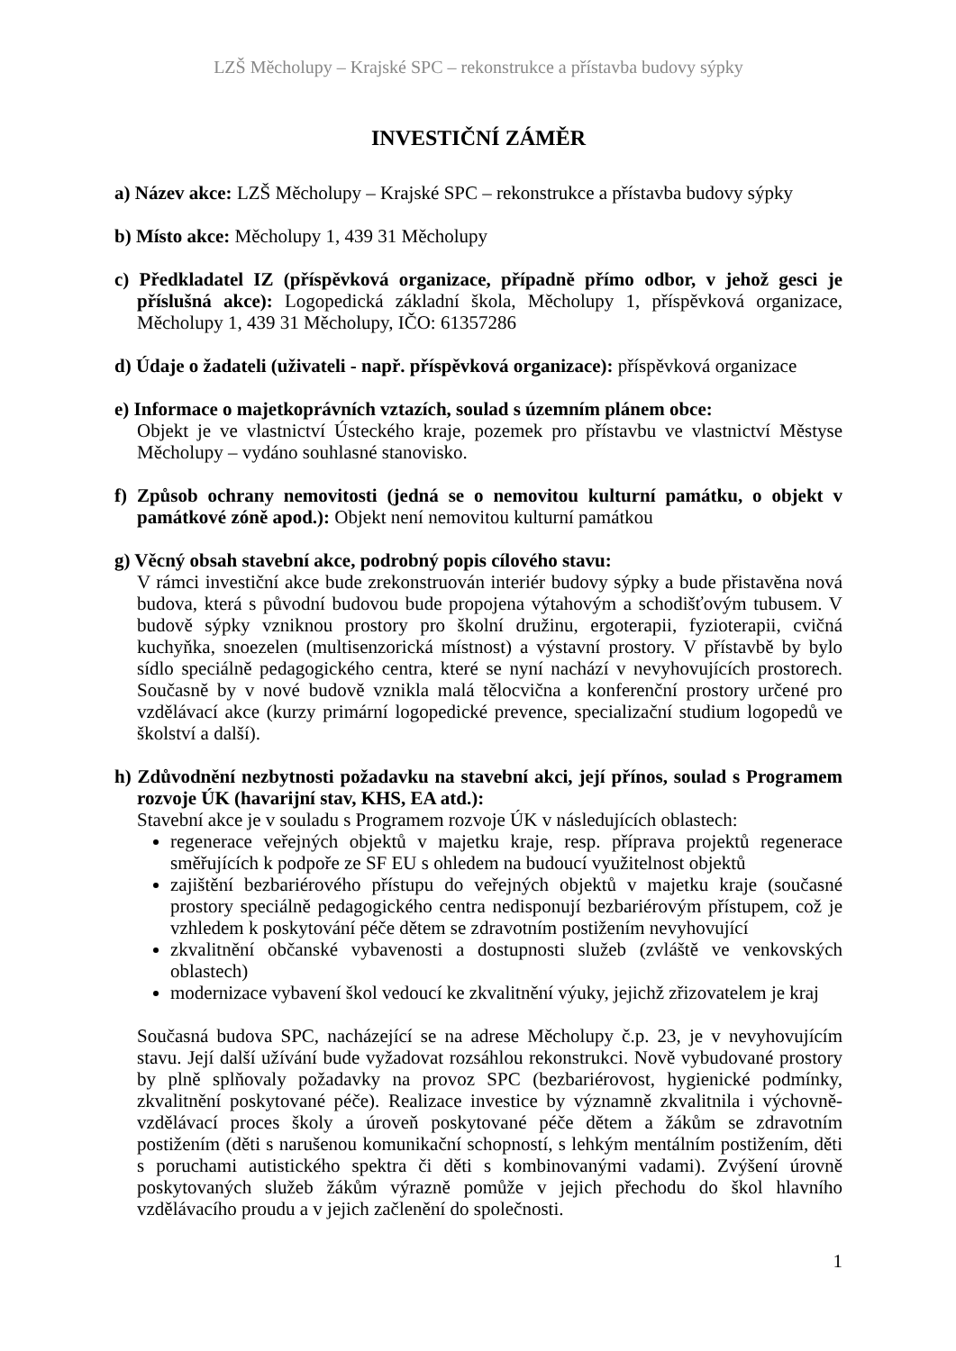LZŠ Měcholupy – Krajské SPC – rekonstrukce a přístavba budovy sýpky
INVESTIČNÍ ZÁMĚR
a) Název akce: LZŠ Měcholupy – Krajské SPC – rekonstrukce a přístavba budovy sýpky
b) Místo akce: Měcholupy 1, 439 31 Měcholupy
c) Předkladatel IZ (příspěvková organizace, případně přímo odbor, v jehož gesci je příslušná akce): Logopedická základní škola, Měcholupy 1, příspěvková organizace, Měcholupy 1, 439 31 Měcholupy, IČO: 61357286
d) Údaje o žadateli (uživateli - např. příspěvková organizace): příspěvková organizace
e) Informace o majetkoprávních vztazích, soulad s územním plánem obce:
Objekt je ve vlastnictví Ústeckého kraje, pozemek pro přístavbu ve vlastnictví Městyse Měcholupy – vydáno souhlasné stanovisko.
f) Způsob ochrany nemovitosti (jedná se o nemovitou kulturní památku, o objekt v památkové zóně apod.): Objekt není nemovitou kulturní památkou
g) Věcný obsah stavební akce, podrobný popis cílového stavu:
V rámci investiční akce bude zrekonstruován interiér budovy sýpky a bude přistavěna nová budova, která s původní budovou bude propojena výtahovým a schodišťovým tubusem. V budově sýpky vzniknou prostory pro školní družinu, ergoterapii, fyzioterapii, cvičná kuchyňka, snoezelen (multisenzorická místnost) a výstavní prostory. V přístavbě by bylo sídlo speciálně pedagogického centra, které se nyní nachází v nevyhovujících prostorech. Současně by v nové budově vznikla malá tělocvična a konferenční prostory určené pro vzdělávací akce (kurzy primární logopedické prevence, specializační studium logopedů ve školství a další).
h) Zdůvodnění nezbytnosti požadavku na stavební akci, její přínos, soulad s Programem rozvoje ÚK (havarijní stav, KHS, EA atd.):
Stavební akce je v souladu s Programem rozvoje ÚK v následujících oblastech:
regenerace veřejných objektů v majetku kraje, resp. příprava projektů regenerace směřujících k podpoře ze SF EU s ohledem na budoucí využitelnost objektů
zajištění bezbariérového přístupu do veřejných objektů v majetku kraje (současné prostory speciálně pedagogického centra nedisponují bezbariérovým přístupem, což je vzhledem k poskytování péče dětem se zdravotním postižením nevyhovující
zkvalitnění občanské vybavenosti a dostupnosti služeb (zvláště ve venkovských oblastech)
modernizace vybavení škol vedoucí ke zkvalitnění výuky, jejichž zřizovatelem je kraj
Současná budova SPC, nacházející se na adrese Měcholupy č.p. 23, je v nevyhovujícím stavu. Její další užívání bude vyžadovat rozsáhlou rekonstrukci. Nově vybudované prostory by plně splňovaly požadavky na provoz SPC (bezbariérovost, hygienické podmínky, zkvalitnění poskytované péče). Realizace investice by významně zkvalitnila i výchovně-vzdělávací proces školy a úroveň poskytované péče dětem a žákům se zdravotním postižením (děti s narušenou komunikační schopností, s lehkým mentálním postižením, děti s poruchami autistického spektra či děti s kombinovanými vadami). Zvýšení úrovně poskytovaných služeb žákům výrazně pomůže v jejich přechodu do škol hlavního vzdělávacího proudu a v jejich začlenění do společnosti.
1